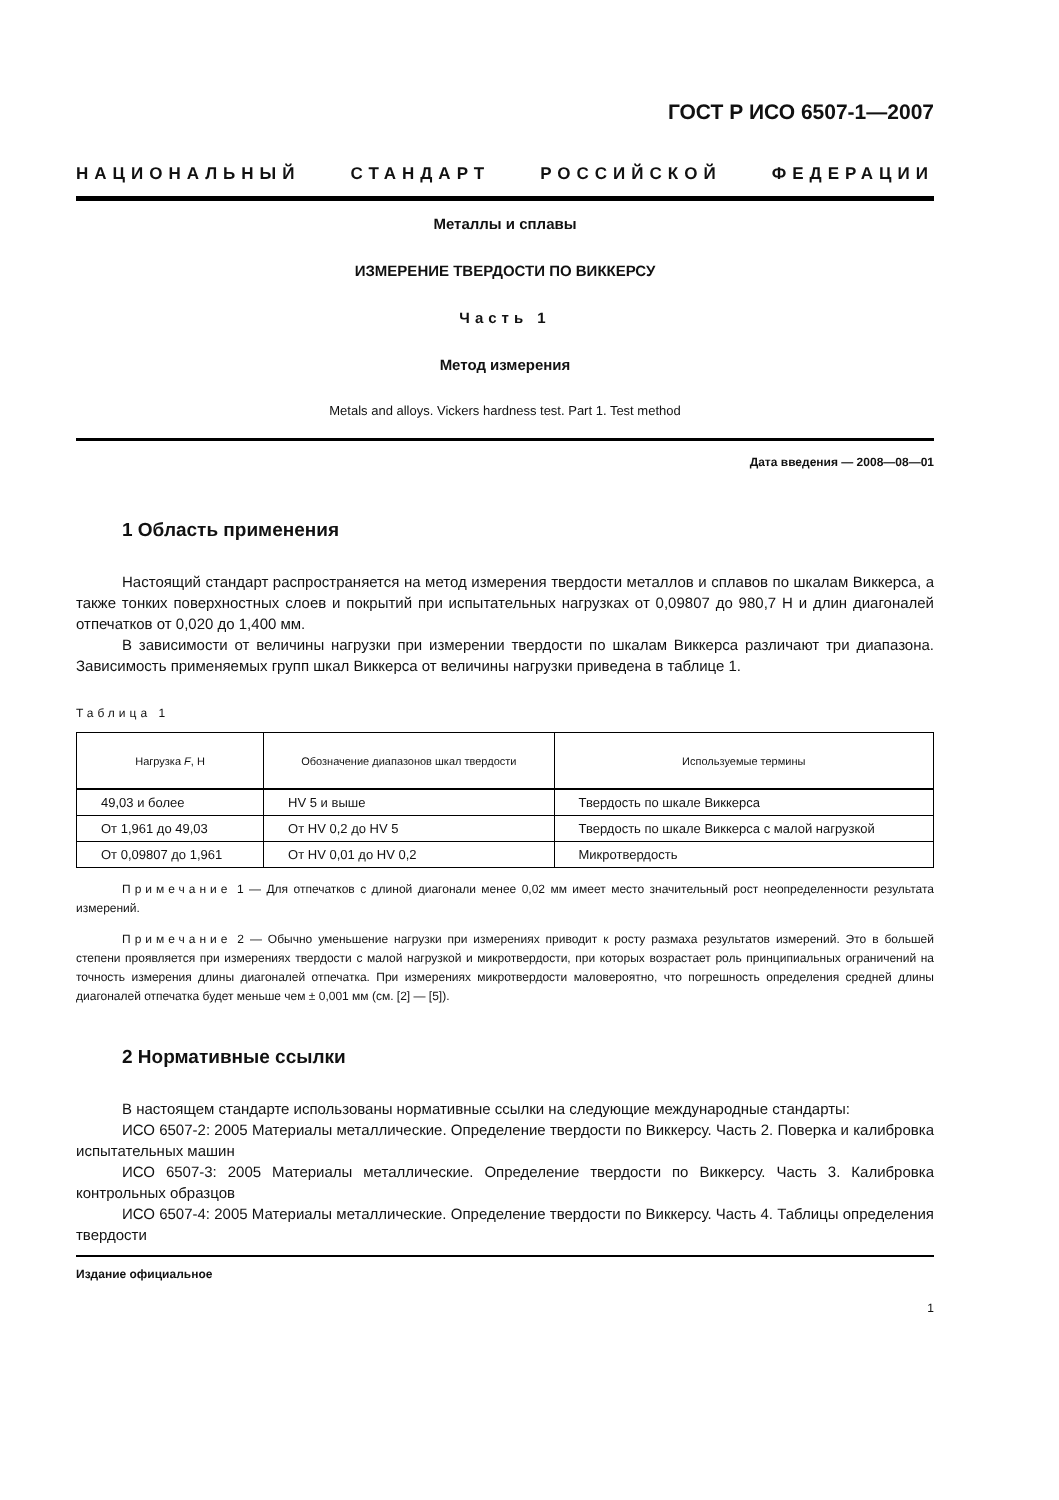ГОСТ Р ИСО 6507-1—2007
НАЦИОНАЛЬНЫЙ СТАНДАРТ РОССИЙСКОЙ ФЕДЕРАЦИИ
Металлы и сплавы
ИЗМЕРЕНИЕ ТВЕРДОСТИ ПО ВИККЕРСУ
Часть 1
Метод измерения
Metals and alloys. Vickers hardness test. Part 1. Test method
Дата введения — 2008—08—01
1 Область применения
Настоящий стандарт распространяется на метод измерения твердости металлов и сплавов по шкалам Виккерса, а также тонких поверхностных слоев и покрытий при испытательных нагрузках от 0,09807 до 980,7 Н и длин диагоналей отпечатков от 0,020 до 1,400 мм.
В зависимости от величины нагрузки при измерении твердости по шкалам Виккерса различают три диапазона. Зависимость применяемых групп шкал Виккерса от величины нагрузки приведена в таблице 1.
Таблица 1
| Нагрузка F , Н | Обозначение диапазонов шкал твердости | Используемые термины |
| --- | --- | --- |
| 49,03 и более | HV 5 и выше | Твердость по шкале Виккерса |
| От 1,961 до 49,03 | От HV 0,2 до HV 5 | Твердость по шкале Виккерса с малой нагрузкой |
| От 0,09807 до 1,961 | От HV 0,01 до HV 0,2 | Микротвердость |
Примечание 1 — Для отпечатков с длиной диагонали менее 0,02 мм имеет место значительный рост неопределенности результата измерений.
Примечание 2 — Обычно уменьшение нагрузки при измерениях приводит к росту размаха результатов измерений. Это в большей степени проявляется при измерениях твердости с малой нагрузкой и микротвердости, при которых возрастает роль принципиальных ограничений на точность измерения длины диагоналей отпечатка. При измерениях микротвердости маловероятно, что погрешность определения средней длины диагоналей отпечатка будет меньше чем ± 0,001 мм (см. [2] — [5]).
2 Нормативные ссылки
В настоящем стандарте использованы нормативные ссылки на следующие международные стандарты:
ИСО 6507-2: 2005 Материалы металлические. Определение твердости по Виккерсу. Часть 2. Поверка и калибровка испытательных машин
ИСО 6507-3: 2005 Материалы металлические. Определение твердости по Виккерсу. Часть 3. Калибровка контрольных образцов
ИСО 6507-4: 2005 Материалы металлические. Определение твердости по Виккерсу. Часть 4. Таблицы определения твердости
Издание официальное
1